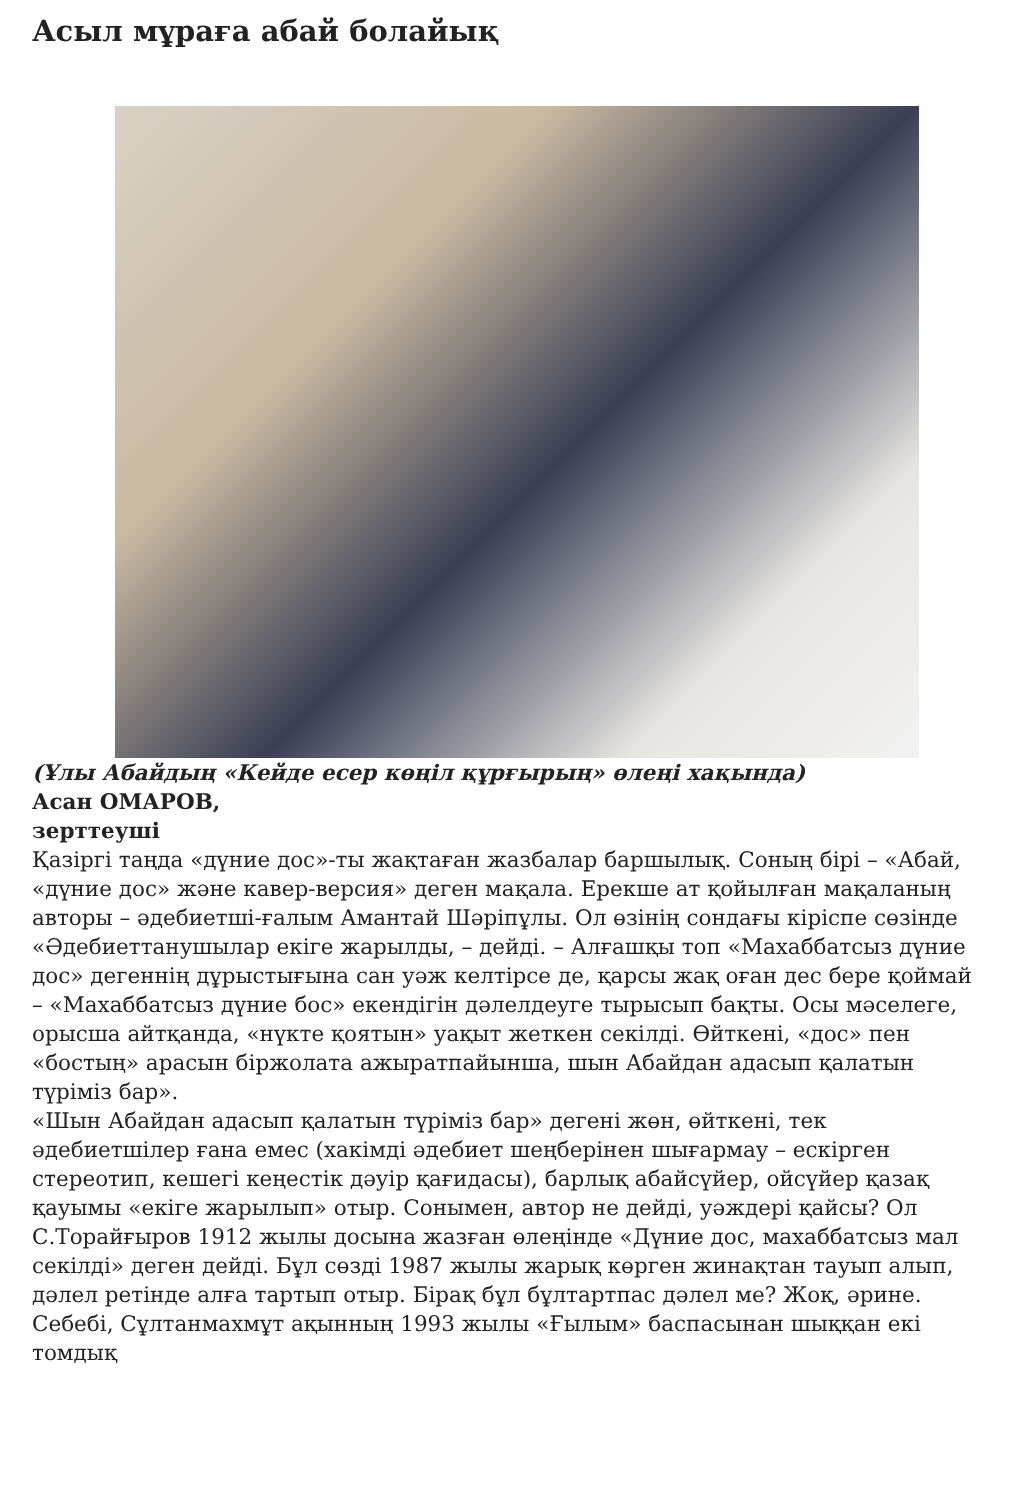Асыл мұраға абай болайық
(Ұлы Абайдың «Кейде есер көңіл құрғырың» өлеңі хақында)
Асан ОМАРОВ,
зерттеуші
Қазіргі таңда «дүние дос»-ты жақтаған жазбалар баршылық. Соның бірі – «Абай, «дүние дос» және кавер-версия» деген мақала. Ерекше ат қойылған мақаланың авторы – әдебиетші-ғалым Амантай Шәріпұлы. Ол өзінің сондағы кіріспе сөзінде «Әдебиеттанушылар екіге жарылды, – дейді. – Алғашқы топ «Махаббатсыз дүние дос» дегеннің дұрыстығына сан уәж келтірсе де, қарсы жақ оған дес бере қоймай – «Махаббатсыз дүние бос» екендігін дәлелдеуге тырысып бақты. Осы мәселеге, орысша айтқанда, «нүкте қоятын» уақыт жеткен секілді. Өйткені, «дос» пен «бостың» арасын біржолата ажыратпайынша, шын Абайдан адасып қалатын түріміз бар».
«Шын Абайдан адасып қалатын түріміз бар» дегені жөн, өйткені, тек әдебиетшілер ғана емес (хакімді әдебиет шеңберінен шығармау – ескірген стереотип, кешегі кеңестік дәуір қағидасы), барлық абайсүйер, ойсүйер қазақ қауымы «екіге жарылып» отыр. Сонымен, автор не дейді, уәждері қайсы? Ол С.Торайғыров 1912 жылы досына жазған өлеңінде «Дүние дос, махаббатсыз мал секілді» деген дейді. Бұл сөзді 1987 жылы жарық көрген жинақтан тауып алып, дәлел ретінде алға тартып отыр. Бірақ бұл бұлтартпас дәлел ме? Жоқ, әрине. Себебі, Сұлтанмахмұт ақынның 1993 жылы «Ғылым» баспасынан шыққан екі томдық